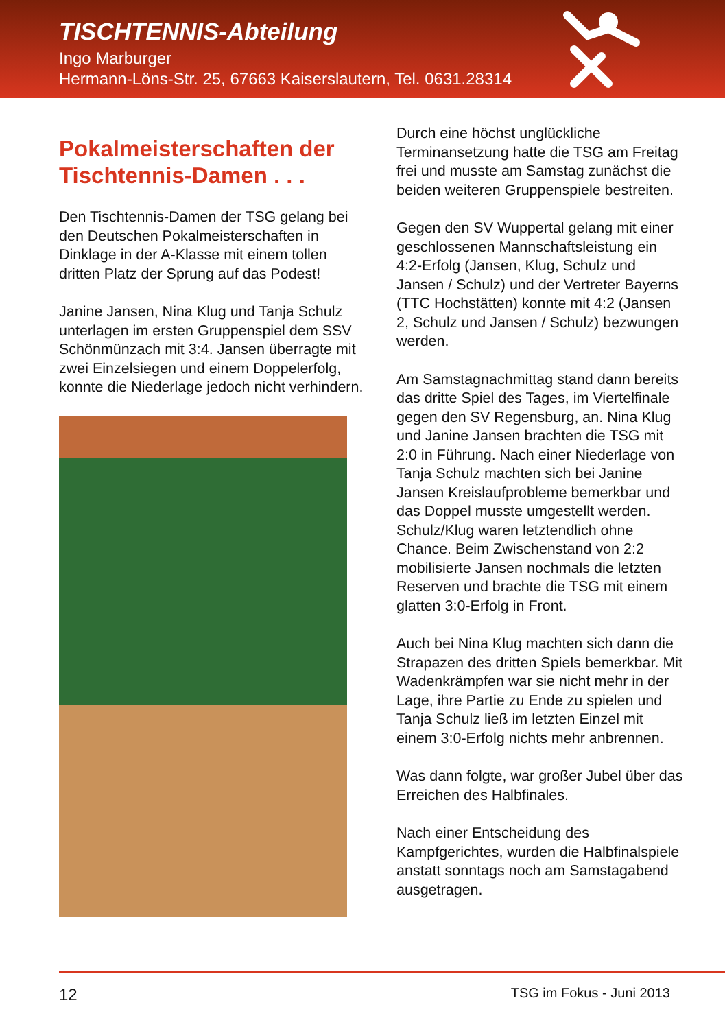TISCHTENNIS-Abteilung
Ingo Marburger
Hermann-Löns-Str. 25, 67663 Kaiserslautern, Tel. 0631.28314
Pokalmeisterschaften der Tischtennis-Damen . . .
Den Tischtennis-Damen der TSG gelang bei den Deutschen Pokalmeisterschaften in Dinklage in der A-Klasse mit einem tollen dritten Platz der Sprung auf das Podest!
Janine Jansen, Nina Klug und Tanja Schulz unterlagen im ersten Gruppenspiel dem SSV Schönmünzach mit 3:4. Jansen überragte mit zwei Einzelsiegen und einem Doppelerfolg, konnte die Niederlage jedoch nicht verhindern.
Durch eine höchst unglückliche Terminansetzung hatte die TSG am Freitag frei und musste am Samstag zunächst die beiden weiteren Gruppenspiele bestreiten.
Gegen den SV Wuppertal gelang mit einer geschlossenen Mannschaftsleistung ein 4:2-Erfolg (Jansen, Klug, Schulz und Jansen / Schulz) und der Vertreter Bayerns (TTC Hochstätten) konnte mit 4:2 (Jansen 2, Schulz und Jansen / Schulz) bezwungen werden.
Am Samstagnachmittag stand dann bereits das dritte Spiel des Tages, im Viertelfinale gegen den SV Regensburg, an. Nina Klug und Janine Jansen brachten die TSG mit 2:0 in Führung. Nach einer Niederlage von Tanja Schulz machten sich bei Janine Jansen Kreislaufprobleme bemerkbar und das Doppel musste umgestellt werden. Schulz/Klug waren letztendlich ohne Chance. Beim Zwischenstand von 2:2 mobilisierte Jansen nochmals die letzten Reserven und brachte die TSG mit einem glatten 3:0-Erfolg in Front.
Auch bei Nina Klug machten sich dann die Strapazen des dritten Spiels bemerkbar. Mit Wadenkrämpfen war sie nicht mehr in der Lage, ihre Partie zu Ende zu spielen und Tanja Schulz ließ im letzten Einzel mit einem 3:0-Erfolg nichts mehr anbrennen.
Was dann folgte, war großer Jubel über das Erreichen des Halbfinales.
Nach einer Entscheidung des Kampfgerichtes, wurden die Halbfinalspiele anstatt sonntags noch am Samstagabend ausgetragen.
12 TSG im Fokus - Juni 2013